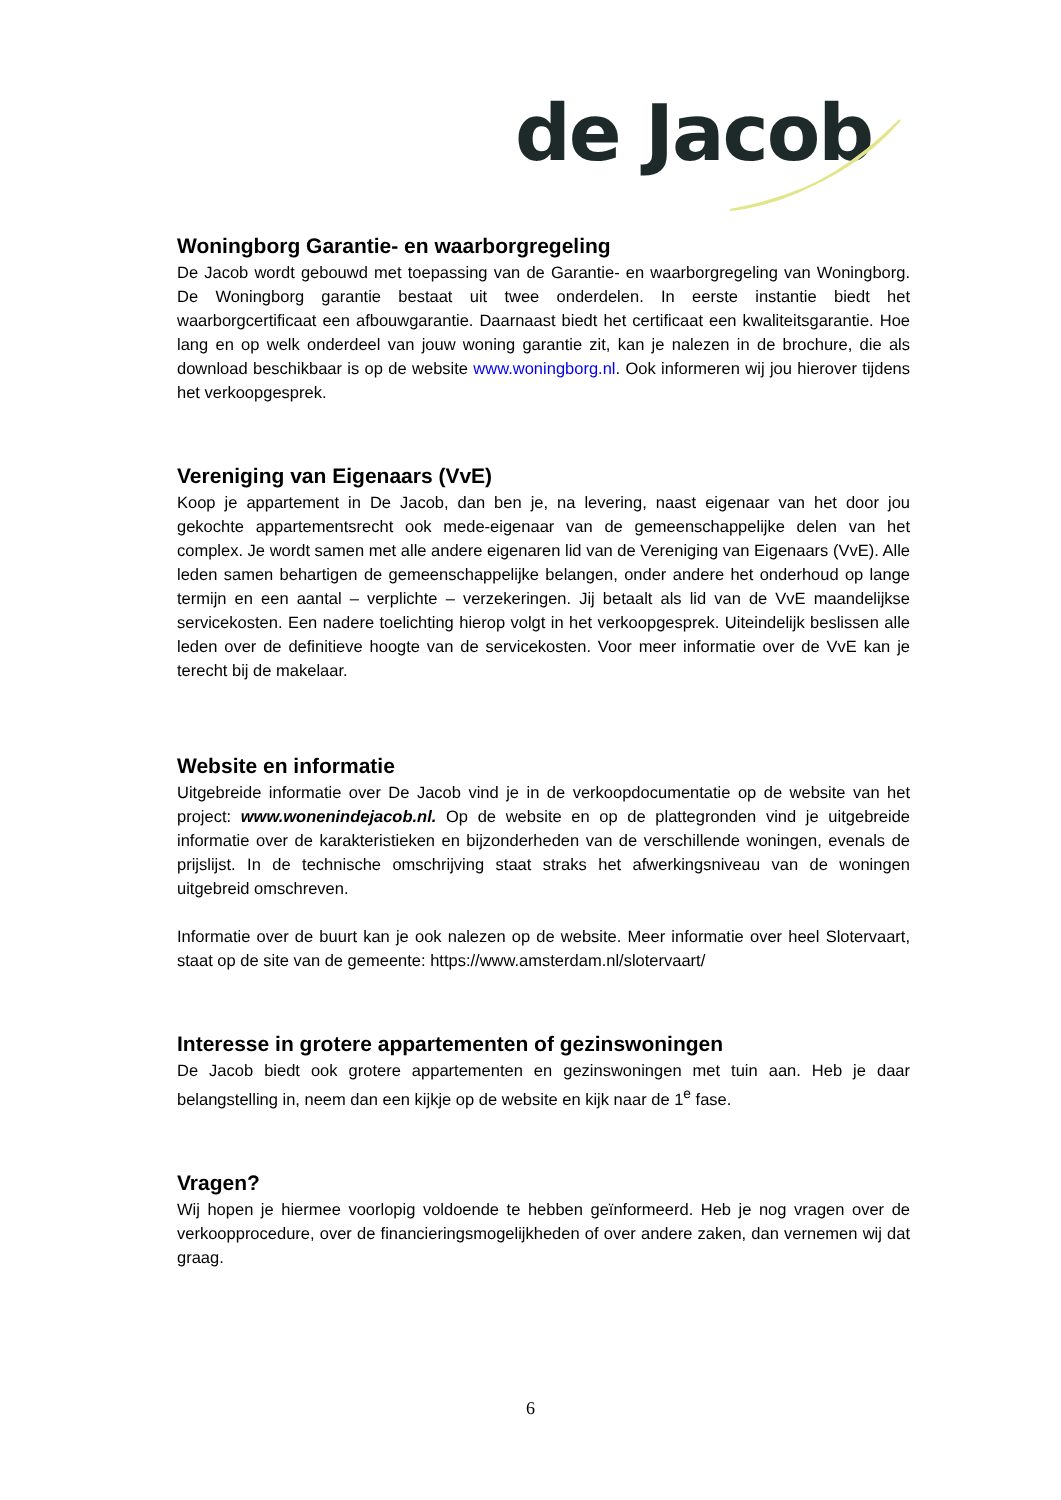de Jacob
Woningborg Garantie- en waarborgregeling
De Jacob wordt gebouwd met toepassing van de Garantie- en waarborgregeling van Woningborg. De Woningborg garantie bestaat uit twee onderdelen. In eerste instantie biedt het waarborgcertificaat een afbouwgarantie. Daarnaast biedt het certificaat een kwaliteitsgarantie. Hoe lang en op welk onderdeel van jouw woning garantie zit, kan je nalezen in de brochure, die als download beschikbaar is op de website www.woningborg.nl. Ook informeren wij jou hierover tijdens het verkoopgesprek.
Vereniging van Eigenaars (VvE)
Koop je appartement in De Jacob, dan ben je, na levering, naast eigenaar van het door jou gekochte appartementsrecht ook mede-eigenaar van de gemeenschappelijke delen van het complex. Je wordt samen met alle andere eigenaren lid van de Vereniging van Eigenaars (VvE). Alle leden samen behartigen de gemeenschappelijke belangen, onder andere het onderhoud op lange termijn en een aantal – verplichte – verzekeringen. Jij betaalt als lid van de VvE maandelijkse servicekosten. Een nadere toelichting hierop volgt in het verkoopgesprek. Uiteindelijk beslissen alle leden over de definitieve hoogte van de servicekosten. Voor meer informatie over de VvE kan je terecht bij de makelaar.
Website en informatie
Uitgebreide informatie over De Jacob vind je in de verkoopdocumentatie op de website van het project: www.wonenindejacob.nl. Op de website en op de plattegronden vind je uitgebreide informatie over de karakteristieken en bijzonderheden van de verschillende woningen, evenals de prijslijst. In de technische omschrijving staat straks het afwerkingsniveau van de woningen uitgebreid omschreven.
Informatie over de buurt kan je ook nalezen op de website. Meer informatie over heel Slotervaart, staat op de site van de gemeente: https://www.amsterdam.nl/slotervaart/
Interesse in grotere appartementen of gezinswoningen
De Jacob biedt ook grotere appartementen en gezinswoningen met tuin aan. Heb je daar belangstelling in, neem dan een kijkje op de website en kijk naar de 1<sup>e</sup> fase.
Vragen?
Wij hopen je hiermee voorlopig voldoende te hebben geïnformeerd. Heb je nog vragen over de verkoopprocedure, over de financieringsmogelijkheden of over andere zaken, dan vernemen wij dat graag.
6